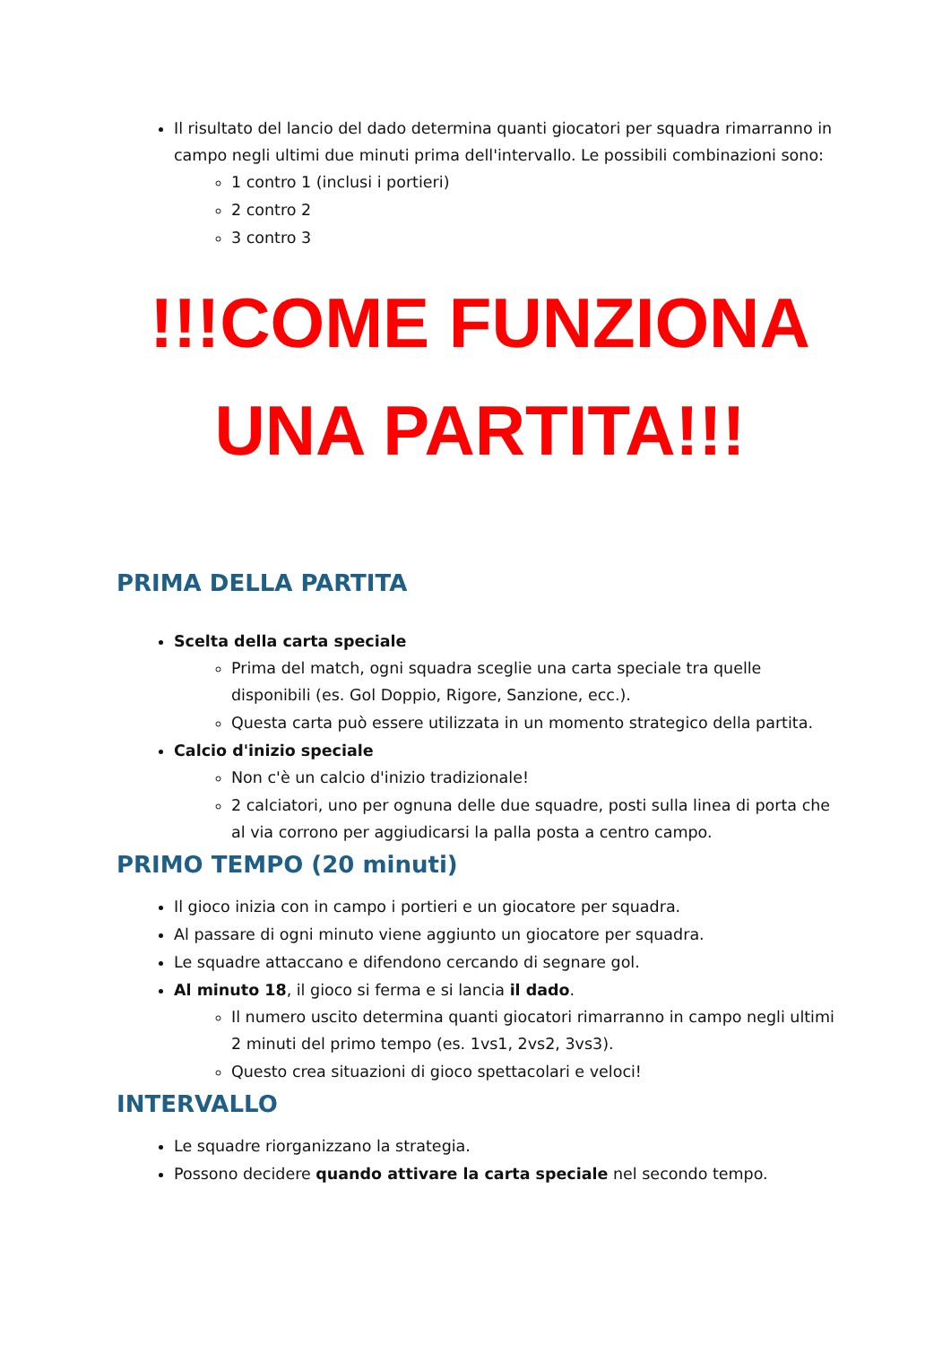Il risultato del lancio del dado determina quanti giocatori per squadra rimarranno in campo negli ultimi due minuti prima dell'intervallo. Le possibili combinazioni sono:
1 contro 1 (inclusi i portieri)
2 contro 2
3 contro 3
!!!COME FUNZIONA
UNA PARTITA!!!
PRIMA DELLA PARTITA
Scelta della carta speciale
Prima del match, ogni squadra sceglie una carta speciale tra quelle disponibili (es. Gol Doppio, Rigore, Sanzione, ecc.).
Questa carta può essere utilizzata in un momento strategico della partita.
Calcio d'inizio speciale
Non c'è un calcio d'inizio tradizionale!
2 calciatori, uno per ognuna delle due squadre, posti sulla linea di porta che al via corrono per aggiudicarsi la palla posta a centro campo.
PRIMO TEMPO (20 minuti)
Il gioco inizia con in campo i portieri e un giocatore per squadra.
Al passare di ogni minuto viene aggiunto un giocatore per squadra.
Le squadre attaccano e difendono cercando di segnare gol.
Al minuto 18, il gioco si ferma e si lancia il dado.
Il numero uscito determina quanti giocatori rimarranno in campo negli ultimi 2 minuti del primo tempo (es. 1vs1, 2vs2, 3vs3).
Questo crea situazioni di gioco spettacolari e veloci!
INTERVALLO
Le squadre riorganizzano la strategia.
Possono decidere quando attivare la carta speciale nel secondo tempo.